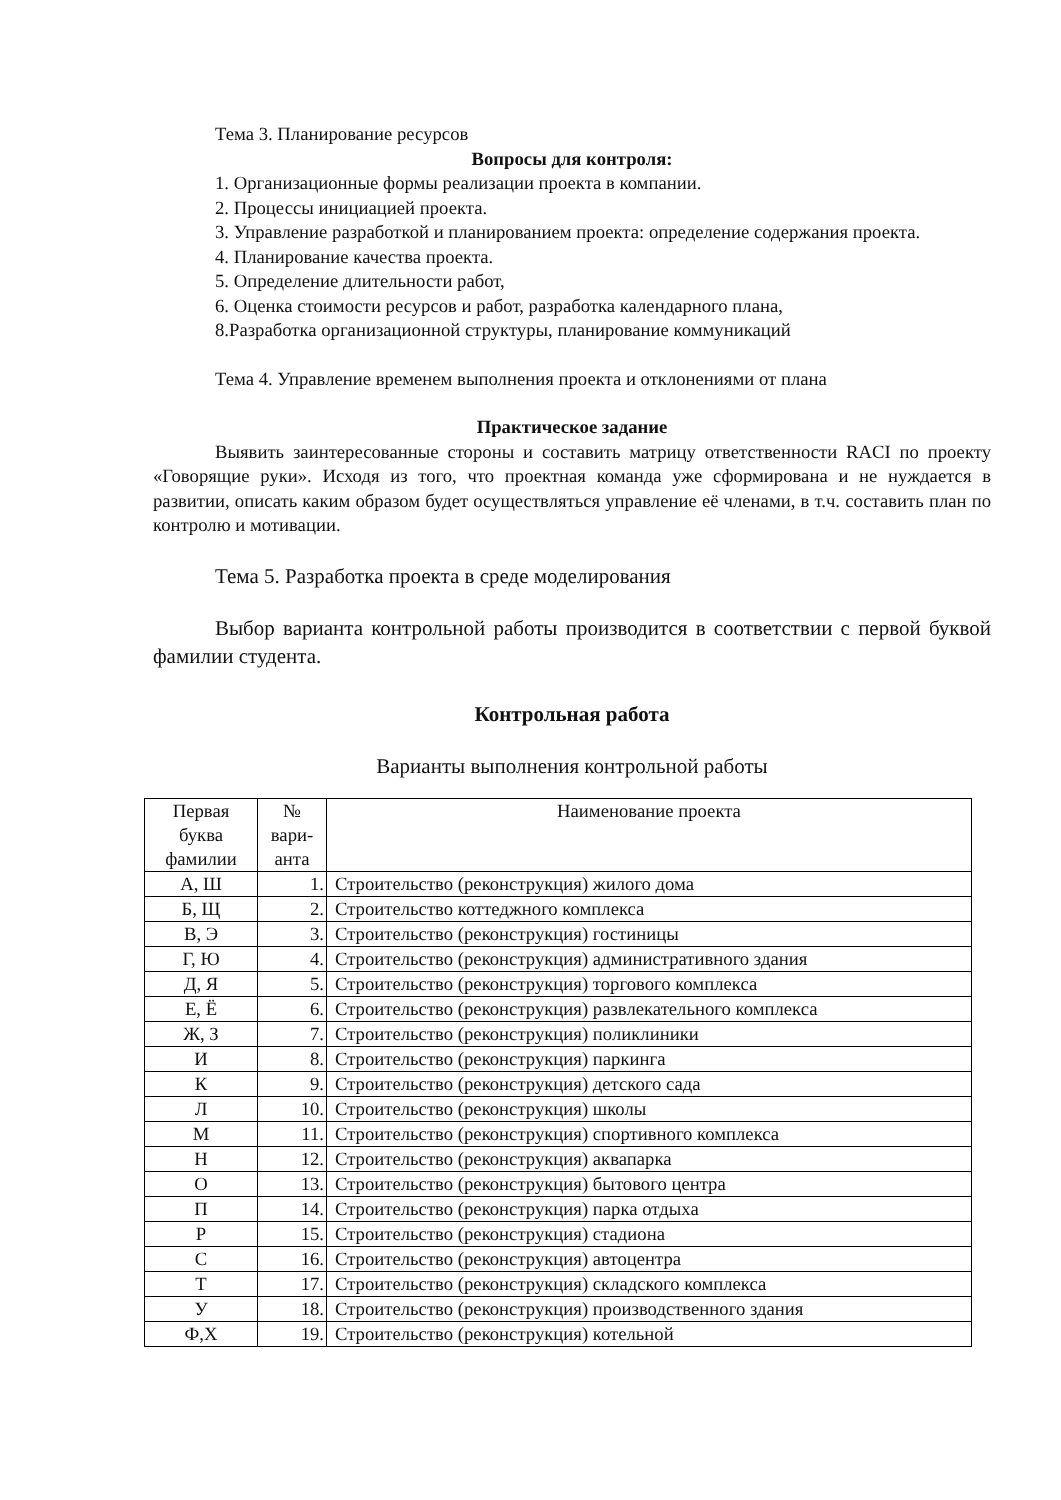Тема 3. Планирование ресурсов
Вопросы для контроля:
1. Организационные формы реализации проекта в компании.
2. Процессы инициацией проекта.
3. Управление разработкой и планированием проекта: определение содержания проекта.
4. Планирование качества проекта.
5. Определение длительности работ,
6. Оценка стоимости ресурсов и работ, разработка календарного плана,
8.Разработка организационной структуры, планирование коммуникаций
Тема 4. Управление временем выполнения проекта и отклонениями от плана
Практическое задание
Выявить заинтересованные стороны и составить матрицу ответственности RACI по проекту «Говорящие руки». Исходя из того, что проектная команда уже сформирована и не нуждается в развитии, описать каким образом будет осуществляться управление её членами, в т.ч. составить план по контролю и мотивации.
Тема 5. Разработка проекта в среде моделирования
Выбор варианта контрольной работы производится в соответствии с первой буквой фамилии студента.
Контрольная работа
Варианты выполнения контрольной работы
| Первая буква фамилии | № вари-анта | Наименование проекта |
| А, Ш | 1. | Строительство (реконструкция) жилого дома |
| Б, Щ | 2. | Строительство коттеджного комплекса |
| В, Э | 3. | Строительство (реконструкция) гостиницы |
| Г, Ю | 4. | Строительство (реконструкция) административного здания |
| Д, Я | 5. | Строительство (реконструкция) торгового комплекса |
| Е, Ё | 6. | Строительство (реконструкция) развлекательного комплекса |
| Ж, З | 7. | Строительство (реконструкция) поликлиники |
| И | 8. | Строительство (реконструкция) паркинга |
| К | 9. | Строительство (реконструкция) детского сада |
| Л | 10. | Строительство (реконструкция) школы |
| М | 11. | Строительство (реконструкция) спортивного комплекса |
| Н | 12. | Строительство (реконструкция) аквапарка |
| О | 13. | Строительство (реконструкция) бытового центра |
| П | 14. | Строительство (реконструкция) парка отдыха |
| Р | 15. | Строительство (реконструкция) стадиона |
| С | 16. | Строительство (реконструкция) автоцентра |
| Т | 17. | Строительство (реконструкция) складского комплекса |
| У | 18. | Строительство (реконструкция) производственного здания |
| Ф,Х | 19. | Строительство (реконструкция) котельной |